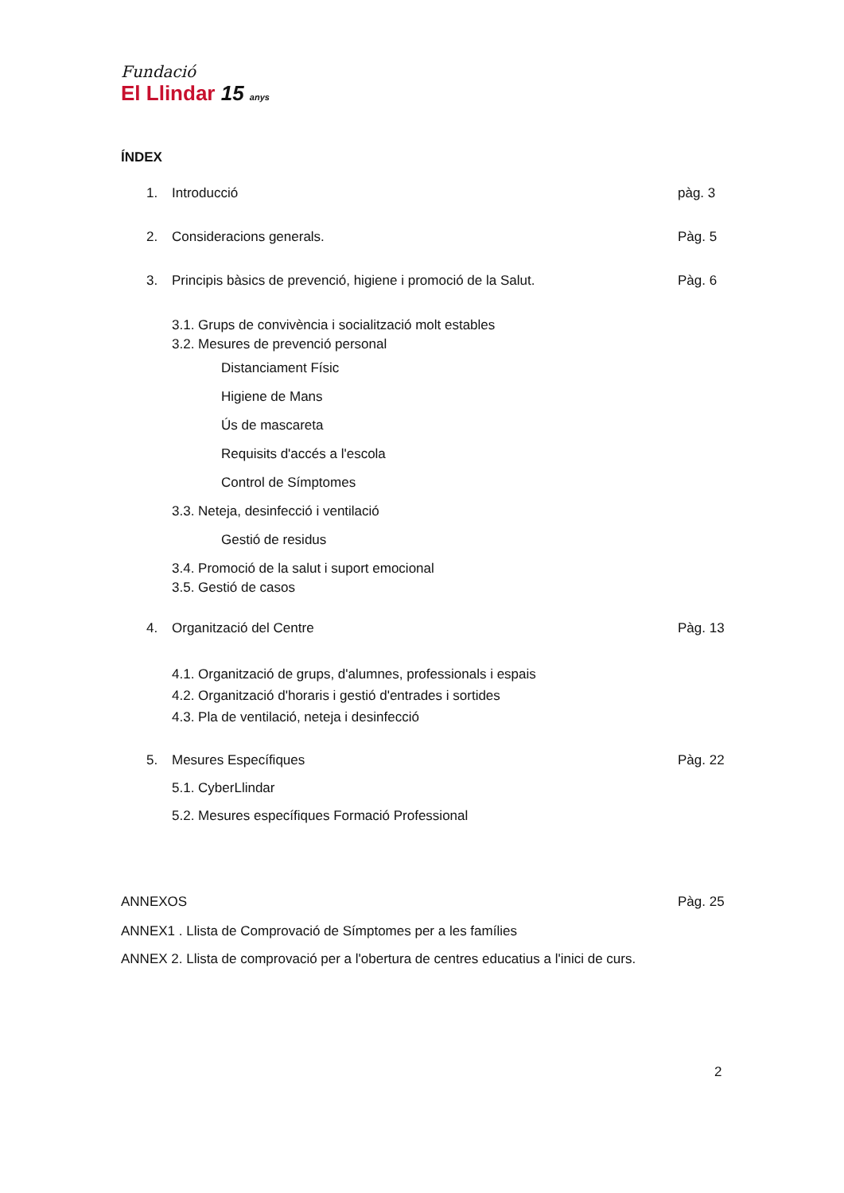Fundació
El Llindar 15 anys
ÍNDEX
1. Introducció pàg. 3
2. Consideracions generals. Pàg. 5
3. Principis bàsics de prevenció, higiene i promoció de la Salut. Pàg. 6
3.1. Grups de convivència i socialització molt estables
3.2. Mesures de prevenció personal
Distanciament Físic
Higiene de Mans
Ús de mascareta
Requisits d'accés a l'escola
Control de Símptomes
3.3. Neteja, desinfecció i ventilació
Gestió de residus
3.4. Promoció de la salut i suport emocional
3.5. Gestió de casos
4. Organització del Centre Pàg. 13
4.1. Organització de grups, d'alumnes, professionals i espais
4.2. Organització d'horaris i gestió d'entrades i sortides
4.3. Pla de ventilació, neteja i desinfecció
5. Mesures Específiques Pàg. 22
5.1. CyberLlindar
5.2. Mesures específiques Formació Professional
ANNEXOS Pàg. 25
ANNEX1 . Llista de Comprovació de Símptomes per a les famílies
ANNEX 2. Llista de comprovació per a l'obertura de centres educatius a l'inici de curs.
2